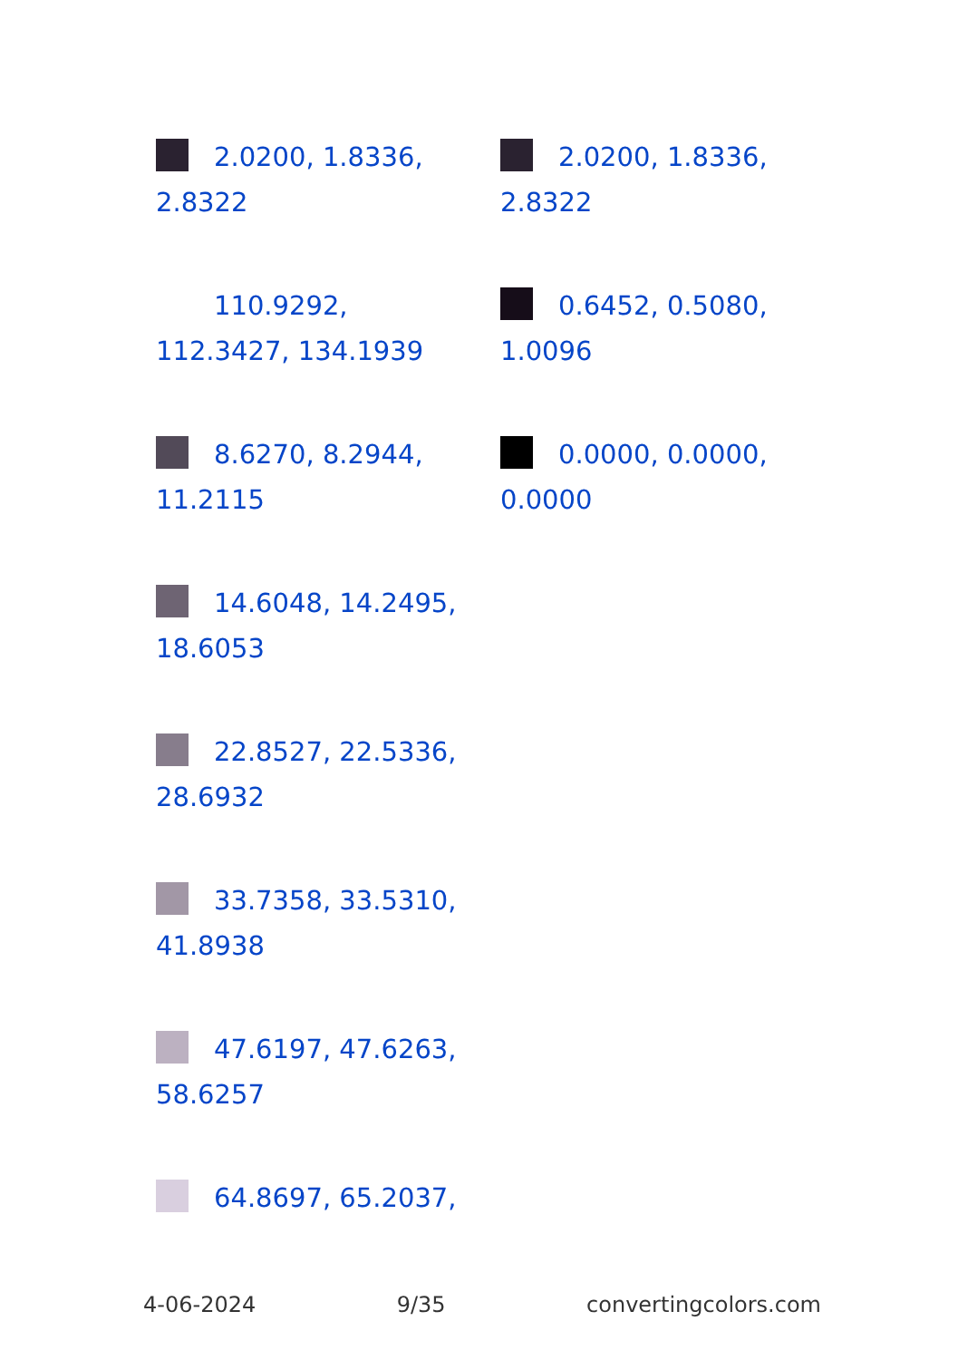2.0200, 1.8336, 2.8322
110.9292, 112.3427, 134.1939
8.6270, 8.2944, 11.2115
14.6048, 14.2495, 18.6053
22.8527, 22.5336, 28.6932
33.7358, 33.5310, 41.8938
47.6197, 47.6263, 58.6257
64.8697, 65.2037,
2.0200, 1.8336, 2.8322
0.6452, 0.5080, 1.0096
0.0000, 0.0000, 0.0000
4-06-2024 9/35 convertingcolors.com